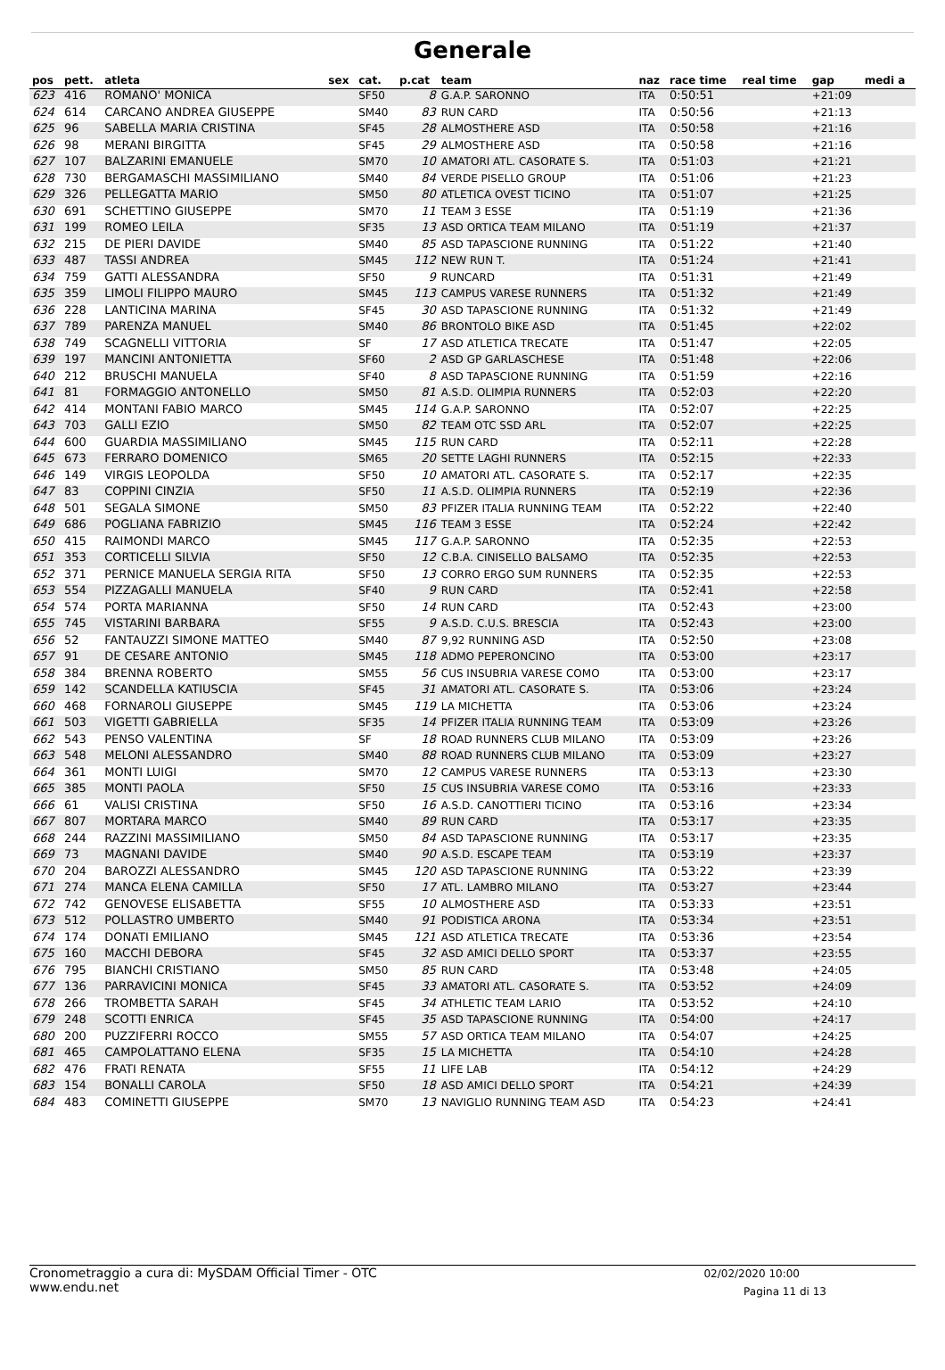Generale
| pos | pett. | atleta | sex | cat. | p.cat | team | naz | race time | real time | gap | medi a |
| --- | --- | --- | --- | --- | --- | --- | --- | --- | --- | --- | --- |
| 623 | 416 | ROMANO' MONICA | | SF50 | 8 | G.A.P. SARONNO | ITA | 0:50:51 | | +21:09 | |
| 624 | 614 | CARCANO ANDREA GIUSEPPE | | SM40 | 83 | RUN CARD | ITA | 0:50:56 | | +21:13 | |
| 625 | 96 | SABELLA MARIA CRISTINA | | SF45 | 28 | ALMOSTHERE ASD | ITA | 0:50:58 | | +21:16 | |
| 626 | 98 | MERANI BIRGITTA | | SF45 | 29 | ALMOSTHERE ASD | ITA | 0:50:58 | | +21:16 | |
| 627 | 107 | BALZARINI EMANUELE | | SM70 | 10 | AMATORI ATL. CASORATE S. | ITA | 0:51:03 | | +21:21 | |
| 628 | 730 | BERGAMASCHI MASSIMILIANO | | SM40 | 84 | VERDE PISELLO GROUP | ITA | 0:51:06 | | +21:23 | |
| 629 | 326 | PELLEGATTA MARIO | | SM50 | 80 | ATLETICA OVEST TICINO | ITA | 0:51:07 | | +21:25 | |
| 630 | 691 | SCHETTINO GIUSEPPE | | SM70 | 11 | TEAM 3 ESSE | ITA | 0:51:19 | | +21:36 | |
| 631 | 199 | ROMEO LEILA | | SF35 | 13 | ASD ORTICA TEAM MILANO | ITA | 0:51:19 | | +21:37 | |
| 632 | 215 | DE PIERI DAVIDE | | SM40 | 85 | ASD TAPASCIONE RUNNING | ITA | 0:51:22 | | +21:40 | |
| 633 | 487 | TASSI ANDREA | | SM45 | 112 | NEW RUN T. | ITA | 0:51:24 | | +21:41 | |
| 634 | 759 | GATTI ALESSANDRA | | SF50 | 9 | RUNCARD | ITA | 0:51:31 | | +21:49 | |
| 635 | 359 | LIMOLI FILIPPO MAURO | | SM45 | 113 | CAMPUS VARESE RUNNERS | ITA | 0:51:32 | | +21:49 | |
| 636 | 228 | LANTICINA MARINA | | SF45 | 30 | ASD TAPASCIONE RUNNING | ITA | 0:51:32 | | +21:49 | |
| 637 | 789 | PARENZA MANUEL | | SM40 | 86 | BRONTOLO BIKE ASD | ITA | 0:51:45 | | +22:02 | |
| 638 | 749 | SCAGNELLI VITTORIA | | SF | 17 | ASD ATLETICA TRECATE | ITA | 0:51:47 | | +22:05 | |
| 639 | 197 | MANCINI ANTONIETTA | | SF60 | 2 | ASD GP GARLASCHESE | ITA | 0:51:48 | | +22:06 | |
| 640 | 212 | BRUSCHI MANUELA | | SF40 | 8 | ASD TAPASCIONE RUNNING | ITA | 0:51:59 | | +22:16 | |
| 641 | 81 | FORMAGGIO ANTONELLO | | SM50 | 81 | A.S.D. OLIMPIA RUNNERS | ITA | 0:52:03 | | +22:20 | |
| 642 | 414 | MONTANI FABIO MARCO | | SM45 | 114 | G.A.P. SARONNO | ITA | 0:52:07 | | +22:25 | |
| 643 | 703 | GALLI EZIO | | SM50 | 82 | TEAM OTC SSD ARL | ITA | 0:52:07 | | +22:25 | |
| 644 | 600 | GUARDIA MASSIMILIANO | | SM45 | 115 | RUN CARD | ITA | 0:52:11 | | +22:28 | |
| 645 | 673 | FERRARO DOMENICO | | SM65 | 20 | SETTE LAGHI RUNNERS | ITA | 0:52:15 | | +22:33 | |
| 646 | 149 | VIRGIS LEOPOLDA | | SF50 | 10 | AMATORI ATL. CASORATE S. | ITA | 0:52:17 | | +22:35 | |
| 647 | 83 | COPPINI CINZIA | | SF50 | 11 | A.S.D. OLIMPIA RUNNERS | ITA | 0:52:19 | | +22:36 | |
| 648 | 501 | SEGALA SIMONE | | SM50 | 83 | PFIZER ITALIA RUNNING TEAM | ITA | 0:52:22 | | +22:40 | |
| 649 | 686 | POGLIANA FABRIZIO | | SM45 | 116 | TEAM 3 ESSE | ITA | 0:52:24 | | +22:42 | |
| 650 | 415 | RAIMONDI MARCO | | SM45 | 117 | G.A.P. SARONNO | ITA | 0:52:35 | | +22:53 | |
| 651 | 353 | CORTICELLI SILVIA | | SF50 | 12 | C.B.A. CINISELLO BALSAMO | ITA | 0:52:35 | | +22:53 | |
| 652 | 371 | PERNICE MANUELA SERGIA RITA | | SF50 | 13 | CORRO ERGO SUM RUNNERS | ITA | 0:52:35 | | +22:53 | |
| 653 | 554 | PIZZAGALLI MANUELA | | SF40 | 9 | RUN CARD | ITA | 0:52:41 | | +22:58 | |
| 654 | 574 | PORTA MARIANNA | | SF50 | 14 | RUN CARD | ITA | 0:52:43 | | +23:00 | |
| 655 | 745 | VISTARINI BARBARA | | SF55 | 9 | A.S.D. C.U.S. BRESCIA | ITA | 0:52:43 | | +23:00 | |
| 656 | 52 | FANTAUZZI SIMONE MATTEO | | SM40 | 87 | 9,92 RUNNING ASD | ITA | 0:52:50 | | +23:08 | |
| 657 | 91 | DE CESARE ANTONIO | | SM45 | 118 | ADMO PEPERONCINO | ITA | 0:53:00 | | +23:17 | |
| 658 | 384 | BRENNA ROBERTO | | SM55 | 56 | CUS INSUBRIA VARESE COMO | ITA | 0:53:00 | | +23:17 | |
| 659 | 142 | SCANDELLA KATIUSCIA | | SF45 | 31 | AMATORI ATL. CASORATE S. | ITA | 0:53:06 | | +23:24 | |
| 660 | 468 | FORNAROLI GIUSEPPE | | SM45 | 119 | LA MICHETTA | ITA | 0:53:06 | | +23:24 | |
| 661 | 503 | VIGETTI GABRIELLA | | SF35 | 14 | PFIZER ITALIA RUNNING TEAM | ITA | 0:53:09 | | +23:26 | |
| 662 | 543 | PENSO VALENTINA | | SF | 18 | ROAD RUNNERS CLUB MILANO | ITA | 0:53:09 | | +23:26 | |
| 663 | 548 | MELONI ALESSANDRO | | SM40 | 88 | ROAD RUNNERS CLUB MILANO | ITA | 0:53:09 | | +23:27 | |
| 664 | 361 | MONTI LUIGI | | SM70 | 12 | CAMPUS VARESE RUNNERS | ITA | 0:53:13 | | +23:30 | |
| 665 | 385 | MONTI PAOLA | | SF50 | 15 | CUS INSUBRIA VARESE COMO | ITA | 0:53:16 | | +23:33 | |
| 666 | 61 | VALISI CRISTINA | | SF50 | 16 | A.S.D. CANOTTIERI TICINO | ITA | 0:53:16 | | +23:34 | |
| 667 | 807 | MORTARA MARCO | | SM40 | 89 | RUN CARD | ITA | 0:53:17 | | +23:35 | |
| 668 | 244 | RAZZINI MASSIMILIANO | | SM50 | 84 | ASD TAPASCIONE RUNNING | ITA | 0:53:17 | | +23:35 | |
| 669 | 73 | MAGNANI DAVIDE | | SM40 | 90 | A.S.D. ESCAPE TEAM | ITA | 0:53:19 | | +23:37 | |
| 670 | 204 | BAROZZI ALESSANDRO | | SM45 | 120 | ASD TAPASCIONE RUNNING | ITA | 0:53:22 | | +23:39 | |
| 671 | 274 | MANCA ELENA CAMILLA | | SF50 | 17 | ATL. LAMBRO MILANO | ITA | 0:53:27 | | +23:44 | |
| 672 | 742 | GENOVESE ELISABETTA | | SF55 | 10 | ALMOSTHERE ASD | ITA | 0:53:33 | | +23:51 | |
| 673 | 512 | POLLASTRO UMBERTO | | SM40 | 91 | PODISTICA ARONA | ITA | 0:53:34 | | +23:51 | |
| 674 | 174 | DONATI EMILIANO | | SM45 | 121 | ASD ATLETICA TRECATE | ITA | 0:53:36 | | +23:54 | |
| 675 | 160 | MACCHI DEBORA | | SF45 | 32 | ASD AMICI DELLO SPORT | ITA | 0:53:37 | | +23:55 | |
| 676 | 795 | BIANCHI CRISTIANO | | SM50 | 85 | RUN CARD | ITA | 0:53:48 | | +24:05 | |
| 677 | 136 | PARRAVICINI MONICA | | SF45 | 33 | AMATORI ATL. CASORATE S. | ITA | 0:53:52 | | +24:09 | |
| 678 | 266 | TROMBETTA SARAH | | SF45 | 34 | ATHLETIC TEAM LARIO | ITA | 0:53:52 | | +24:10 | |
| 679 | 248 | SCOTTI ENRICA | | SF45 | 35 | ASD TAPASCIONE RUNNING | ITA | 0:54:00 | | +24:17 | |
| 680 | 200 | PUZZIFERRI ROCCO | | SM55 | 57 | ASD ORTICA TEAM MILANO | ITA | 0:54:07 | | +24:25 | |
| 681 | 465 | CAMPOLATTANO ELENA | | SF35 | 15 | LA MICHETTA | ITA | 0:54:10 | | +24:28 | |
| 682 | 476 | FRATI RENATA | | SF55 | 11 | LIFE LAB | ITA | 0:54:12 | | +24:29 | |
| 683 | 154 | BONALLI CAROLA | | SF50 | 18 | ASD AMICI DELLO SPORT | ITA | 0:54:21 | | +24:39 | |
| 684 | 483 | COMINETTI GIUSEPPE | | SM70 | 13 | NAVIGLIO RUNNING TEAM ASD | ITA | 0:54:23 | | +24:41 | |
Cronometraggio a cura di: MySDAM Official Timer - OTC
02/02/2020 10:00
www.endu.net
Pagina 11 di 13